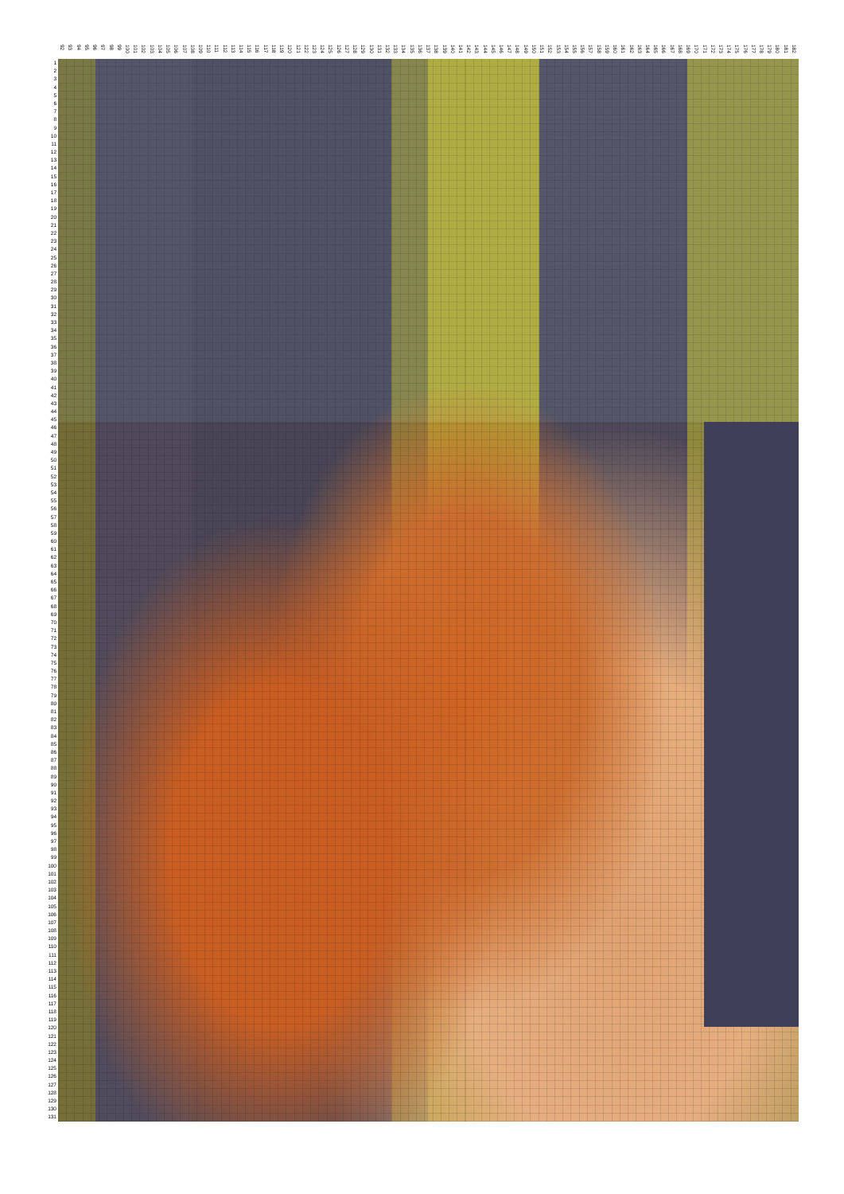92 93 94 95 96 97 98 99 100 101 102 103 104 105 106 107 108 109 110 111 112 113 114 115 116 117 118 119 120 121 122 123 124 125 126 127 128 129 130 131 132 133 134 135 136 137 138 139 140 141 142 143 144 145 146 147 148 149 150 151 152 153 154 155 156 157 158 159 160 161 162 163 164 165 166 167 168 169 170 171 172 173 174 175 176 177 178 179 180 181 182
1
2
3
4
5
6
7
8
9
10
11
12
13
14
15
16
17
18
19
20
21
22
23
24
25
26
27
28
29
30
31
32
33
34
35
36
37
38
39
40
41
42
43
44
45
46
47
48
49
50
51
52
53
54
55
56
57
58
59
60
61
62
63
64
65
66
67
68
69
70
71
72
73
74
75
76
77
78
79
80
81
82
83
84
85
86
87
88
89
90
91
92
93
94
95
96
97
98
99
100
101
102
103
104
105
106
107
108
109
110
111
112
113
114
115
116
117
118
119
120
121
122
123
124
125
126
127
128
129
130
131